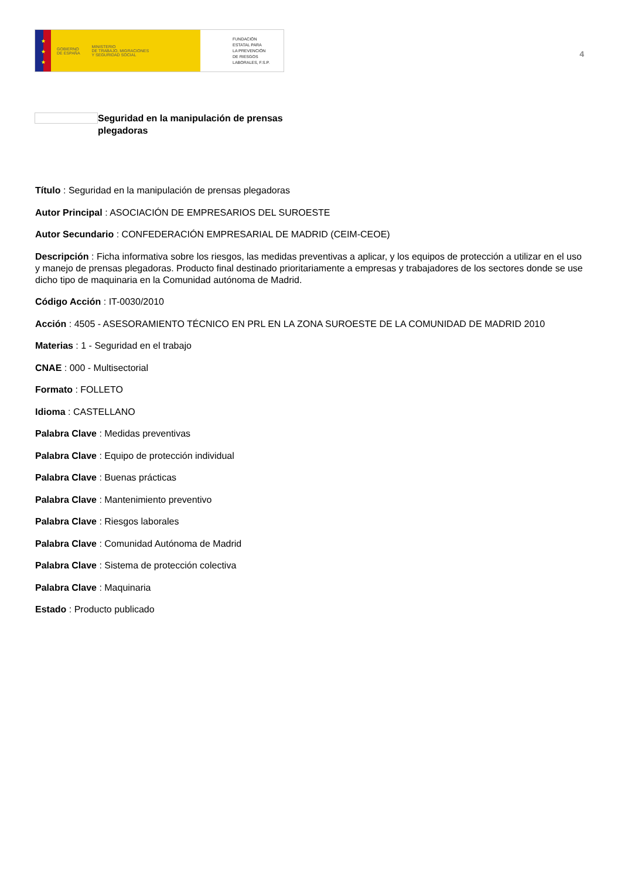★
★
★
GOBIERNO
DE ESPAÑA
MINISTERIO
DE TRABAJO, MIGRACIONES
Y SEGURIDAD SOCIAL
FUNDACIÓN
ESTATAL PARA
LA PREVENCIÓN
DE RIESGOS
LABORALES, F.S.P.
4
Seguridad en la manipulación de prensas plegadoras
Título : Seguridad en la manipulación de prensas plegadoras
Autor Principal : ASOCIACIÓN DE EMPRESARIOS DEL SUROESTE
Autor Secundario : CONFEDERACIÓN EMPRESARIAL DE MADRID (CEIM-CEOE)
Descripción : Ficha informativa sobre los riesgos, las medidas preventivas a aplicar, y los equipos de protección a utilizar en el uso y manejo de prensas plegadoras. Producto final destinado prioritariamente a empresas y trabajadores de los sectores donde se use dicho tipo de maquinaria en la Comunidad autónoma de Madrid.
Código Acción : IT-0030/2010
Acción : 4505 - ASESORAMIENTO TÉCNICO EN PRL EN LA ZONA SUROESTE DE LA COMUNIDAD DE MADRID 2010
Materias : 1 - Seguridad en el trabajo
CNAE : 000 - Multisectorial
Formato : FOLLETO
Idioma : CASTELLANO
Palabra Clave : Medidas preventivas
Palabra Clave : Equipo de protección individual
Palabra Clave : Buenas prácticas
Palabra Clave : Mantenimiento preventivo
Palabra Clave : Riesgos laborales
Palabra Clave : Comunidad Autónoma de Madrid
Palabra Clave : Sistema de protección colectiva
Palabra Clave : Maquinaria
Estado : Producto publicado